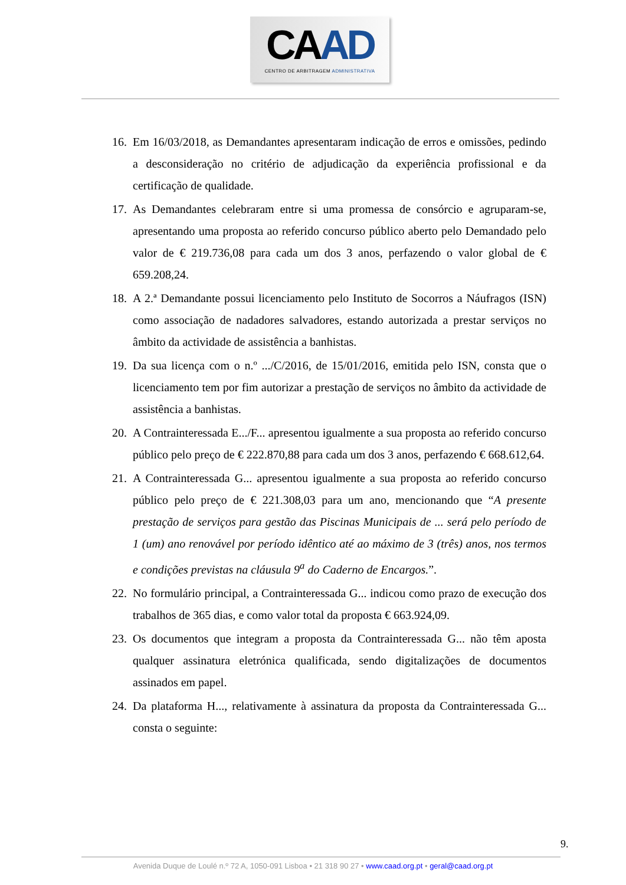CAAD
CENTRO DE ARBITRAGEM ADMINISTRATIVA
16. Em 16/03/2018, as Demandantes apresentaram indicação de erros e omissões, pedindo a desconsideração no critério de adjudicação da experiência profissional e da certificação de qualidade.
17. As Demandantes celebraram entre si uma promessa de consórcio e agruparam-se, apresentando uma proposta ao referido concurso público aberto pelo Demandado pelo valor de € 219.736,08 para cada um dos 3 anos, perfazendo o valor global de € 659.208,24.
18. A 2.ª Demandante possui licenciamento pelo Instituto de Socorros a Náufragos (ISN) como associação de nadadores salvadores, estando autorizada a prestar serviços no âmbito da actividade de assistência a banhistas.
19. Da sua licença com o n.º .../C/2016, de 15/01/2016, emitida pelo ISN, consta que o licenciamento tem por fim autorizar a prestação de serviços no âmbito da actividade de assistência a banhistas.
20. A Contrainteressada E.../F... apresentou igualmente a sua proposta ao referido concurso público pelo preço de € 222.870,88 para cada um dos 3 anos, perfazendo € 668.612,64.
21. A Contrainteressada G... apresentou igualmente a sua proposta ao referido concurso público pelo preço de € 221.308,03 para um ano, mencionando que “A presente prestação de serviços para gestão das Piscinas Municipais de ... será pelo período de 1 (um) ano renovável por período idêntico até ao máximo de 3 (três) anos, nos termos e condições previstas na cláusula 9<sup>a</sup> do Caderno de Encargos.”.
22. No formulário principal, a Contrainteressada G... indicou como prazo de execução dos trabalhos de 365 dias, e como valor total da proposta € 663.924,09.
23. Os documentos que integram a proposta da Contrainteressada G... não têm aposta qualquer assinatura eletrónica qualificada, sendo digitalizações de documentos assinados em papel.
24. Da plataforma H..., relativamente à assinatura da proposta da Contrainteressada G... consta o seguinte:
9.
Avenida Duque de Loulé n.º 72 A, 1050-091 Lisboa • 21 318 90 27 • www.caad.org.pt • geral@caad.org.pt